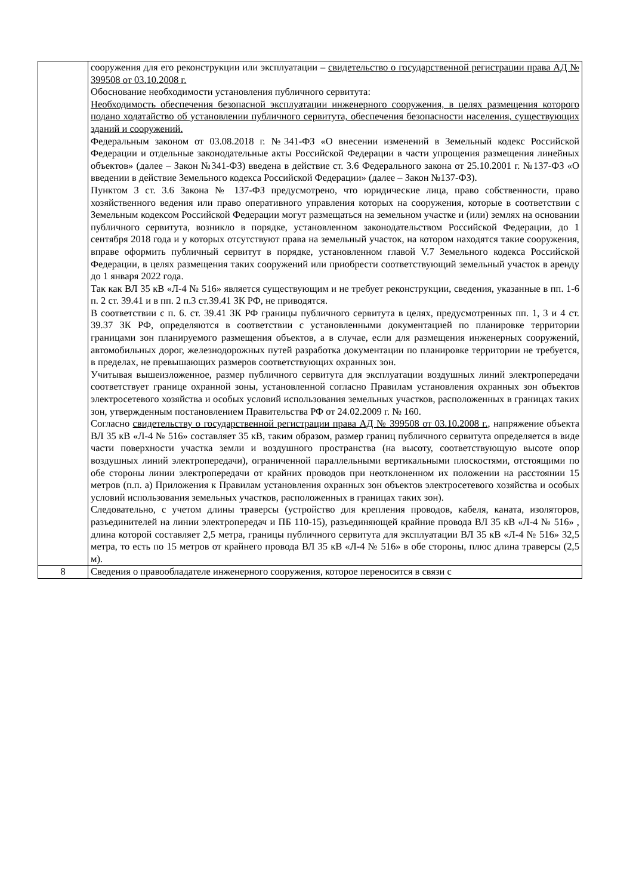| | сооружения для его реконструкции или эксплуатации – свидетельство о государственной регистрации права АД № 399508 от 03.10.2008 г. Обоснование необходимости установления публичного сервитута: Необходимость обеспечения безопасной эксплуатации инженерного сооружения, в целях размещения которого подано ходатайство об установлении публичного сервитута, обеспечения безопасности населения, существующих зданий и сооружений. Федеральным законом от 03.08.2018 г. №341-ФЗ «О внесении изменений в Земельный кодекс Российской Федерации и отдельные законодательные акты Российской Федерации в части упрощения размещения линейных объектов» (далее – Закон №341-ФЗ) введена в действие ст. 3.6 Федерального закона от 25.10.2001 г. №137-ФЗ «О введении в действие Земельного кодекса Российской Федерации» (далее – Закон №137-ФЗ). Пунктом 3 ст. 3.6 Закона № 137-ФЗ предусмотрено, что юридические лица, право собственности, право хозяйственного ведения или право оперативного управления которых на сооружения, которые в соответствии с Земельным кодексом Российской Федерации могут размещаться на земельном участке и (или) землях на основании публичного сервитута, возникло в порядке, установленном законодательством Российской Федерации, до 1 сентября 2018 года и у которых отсутствуют права на земельный участок, на котором находятся такие сооружения, вправе оформить публичный сервитут в порядке, установленном главой V.7 Земельного кодекса Российской Федерации, в целях размещения таких сооружений или приобрести соответствующий земельный участок в аренду до 1 января 2022 года. Так как ВЛ 35 кВ «Л-4 № 516» является существующим и не требует реконструкции, сведения, указанные в пп. 1-6 п. 2 ст. 39.41 и в пп. 2 п.3 ст.39.41 ЗК РФ, не приводятся. В соответствии с п. 6. ст. 39.41 ЗК РФ границы публичного сервитута в целях, предусмотренных пп. 1, 3 и 4 ст. 39.37 ЗК РФ, определяются в соответствии с установленными документацией по планировке территории границами зон планируемого размещения объектов, а в случае, если для размещения инженерных сооружений, автомобильных дорог, железнодорожных путей разработка документации по планировке территории не требуется, в пределах, не превышающих размеров соответствующих охранных зон. Учитывая вышеизложенное, размер публичного сервитута для эксплуатации воздушных линий электропередачи соответствует границе охранной зоны, установленной согласно Правилам установления охранных зон объектов электросетевого хозяйства и особых условий использования земельных участков, расположенных в границах таких зон, утвержденным постановлением Правительства РФ от 24.02.2009 г. № 160. Согласно свидетельству о государственной регистрации права АД № 399508 от 03.10.2008 г. , напряжение объекта ВЛ 35 кВ «Л-4 № 516» составляет 35 кВ, таким образом, размер границ публичного сервитута определяется в виде части поверхности участка земли и воздушного пространства (на высоту, соответствующую высоте опор воздушных линий электропередачи), ограниченной параллельными вертикальными плоскостями, отстоящими по обе стороны линии электропередачи от крайних проводов при неотклоненном их положении на расстоянии 15 метров (п.п. а) Приложения к Правилам установления охранных зон объектов электросетевого хозяйства и особых условий использования земельных участков, расположенных в границах таких зон). Следовательно, с учетом длины траверсы (устройство для крепления проводов, кабеля, каната, изоляторов, разъединителей на линии электропередач и ПБ 110-15), разъединяющей крайние провода ВЛ 35 кВ «Л-4 № 516» , длина которой составляет 2,5 метра, границы публичного сервитута для эксплуатации ВЛ 35 кВ «Л-4 № 516» 32,5 метра, то есть по 15 метров от крайнего провода ВЛ 35 кВ «Л-4 № 516» в обе стороны, плюс длина траверсы (2,5 м). |
| 8 | Сведения о правообладателе инженерного сооружения, которое переносится в связи с |